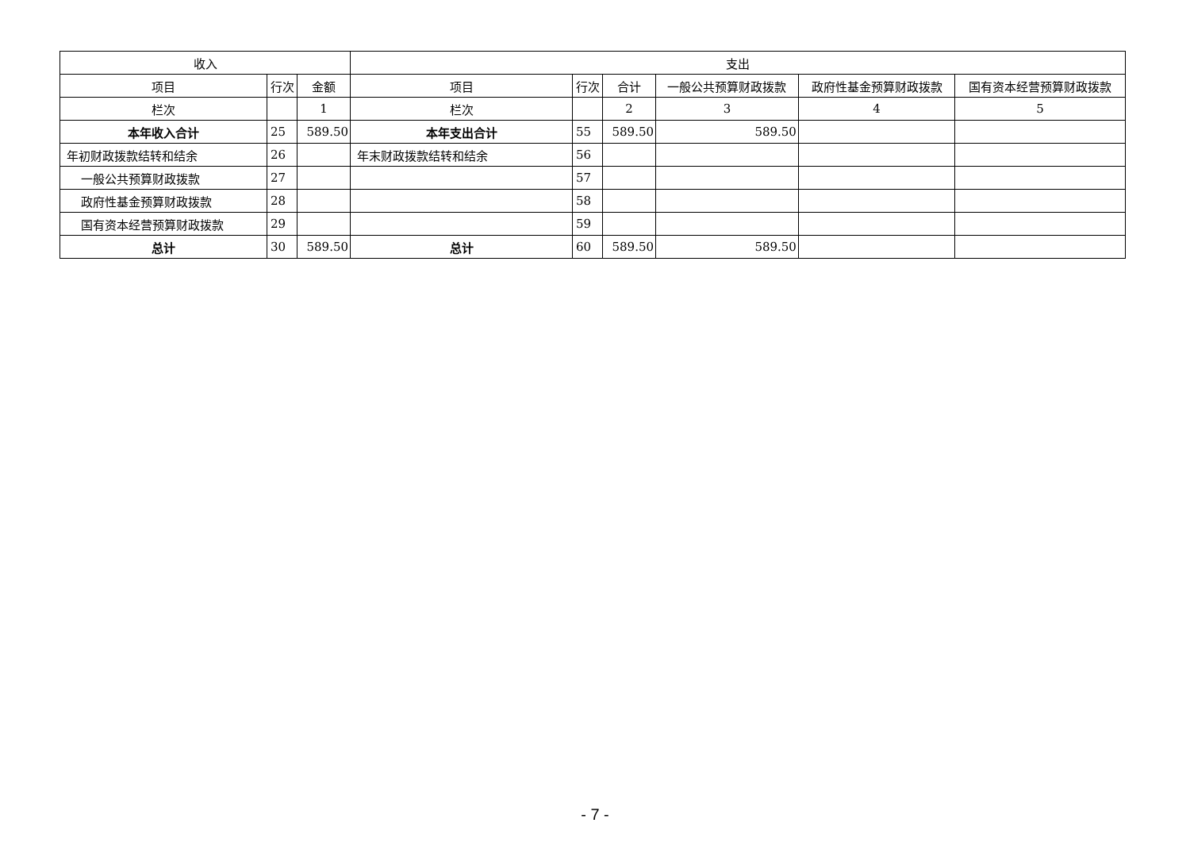| 收入 | | | 支出 | | | | | |
| --- | --- | --- | --- | --- | --- | --- | --- | --- |
| 项目 | 行次 | 金额 | 项目 | 行次 | 合计 | 一般公共预算财政拨款 | 政府性基金预算财政拨款 | 国有资本经营预算财政拨款 |
| 栏次 | | 1 | 栏次 | | 2 | 3 | 4 | 5 |
| 本年收入合计 | 25 | 589.50 | 本年支出合计 | 55 | 589.50 | 589.50 | | |
| 年初财政拨款结转和结余 | 26 | | 年末财政拨款结转和结余 | 56 | | | | |
| 一般公共预算财政拨款 | 27 | | | 57 | | | | |
| 政府性基金预算财政拨款 | 28 | | | 58 | | | | |
| 国有资本经营预算财政拨款 | 29 | | | 59 | | | | |
| 总计 | 30 | 589.50 | 总计 | 60 | 589.50 | 589.50 | | |
- 7 -